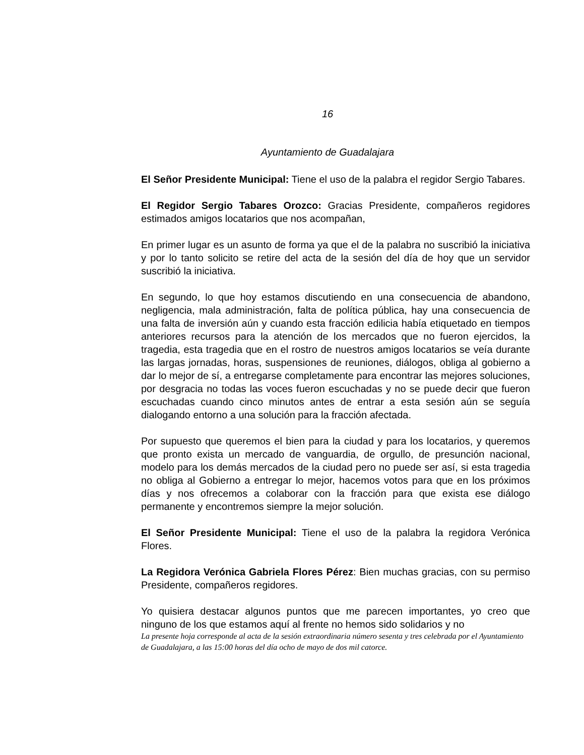16
Ayuntamiento de Guadalajara
El Señor Presidente Municipal: Tiene el uso de la palabra el regidor Sergio Tabares.
El Regidor Sergio Tabares Orozco: Gracias Presidente, compañeros regidores estimados amigos locatarios que nos acompañan,
En primer lugar es un asunto de forma ya que el de la palabra no suscribió la iniciativa y por lo tanto solicito se retire del acta de la sesión del día de hoy que un servidor suscribió la iniciativa.
En segundo, lo que hoy estamos discutiendo en una consecuencia de abandono, negligencia, mala administración, falta de política pública, hay una consecuencia de una falta de inversión aún y cuando esta fracción edilicia había etiquetado en tiempos anteriores recursos para la atención de los mercados que no fueron ejercidos, la tragedia, esta tragedia que en el rostro de nuestros amigos locatarios se veía durante las largas jornadas, horas, suspensiones de reuniones, diálogos, obliga al gobierno a dar lo mejor de sí, a entregarse completamente para encontrar las mejores soluciones, por desgracia no todas las voces fueron escuchadas y no se puede decir que fueron escuchadas cuando cinco minutos antes de entrar a esta sesión aún se seguía dialogando entorno a una solución para la fracción afectada.
Por supuesto que queremos el bien para la ciudad y para los locatarios, y queremos que pronto exista un mercado de vanguardia, de orgullo, de presunción nacional, modelo para los demás mercados de la ciudad pero no puede ser así, si esta tragedia no obliga al Gobierno a entregar lo mejor, hacemos votos para que en los próximos días y nos ofrecemos a colaborar con la fracción para que exista ese diálogo permanente y encontremos siempre la mejor solución.
El Señor Presidente Municipal: Tiene el uso de la palabra la regidora Verónica Flores.
La Regidora Verónica Gabriela Flores Pérez: Bien muchas gracias, con su permiso Presidente, compañeros regidores.
Yo quisiera destacar algunos puntos que me parecen importantes, yo creo que ninguno de los que estamos aquí al frente no hemos sido solidarios y no
La presente hoja corresponde al acta de la sesión extraordinaria número sesenta y tres celebrada por el Ayuntamiento de Guadalajara, a las 15:00 horas del día ocho de mayo de dos mil catorce.